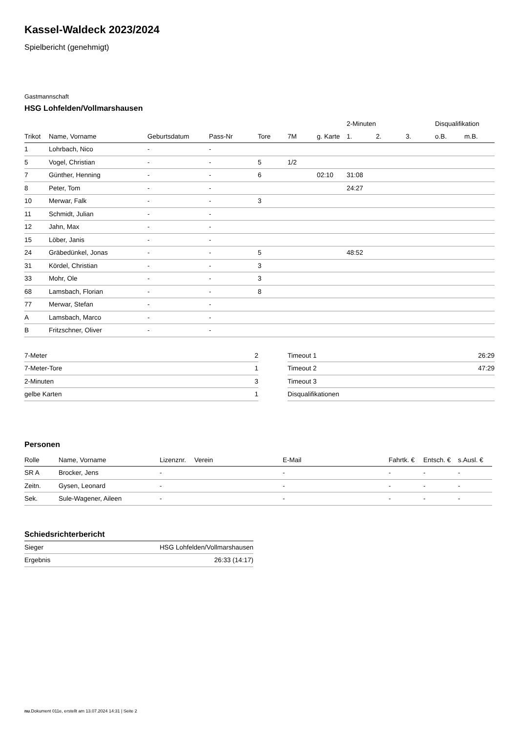Kassel-Waldeck 2023/2024
Spielbericht (genehmigt)
Gastmannschaft
HSG Lohfelden/Vollmarshausen
| | | | | | | | 2-Minuten | | | Disqualifikation | |
| --- | --- | --- | --- | --- | --- | --- | --- | --- | --- | --- | --- |
| Trikot | Name, Vorname | Geburtsdatum | Pass-Nr | Tore | 7M | g. Karte | 1. | 2. | 3. | o.B. | m.B. |
| 1 | Lohrbach, Nico | - | - | | | | | | | | |
| 5 | Vogel, Christian | - | - | 5 | 1/2 | | | | | | |
| 7 | Günther, Henning | - | - | 6 | | 02:10 | 31:08 | | | | |
| 8 | Peter, Tom | - | - | | | | 24:27 | | | | |
| 10 | Merwar, Falk | - | - | 3 | | | | | | | |
| 11 | Schmidt, Julian | - | - | | | | | | | | |
| 12 | Jahn, Max | - | - | | | | | | | | |
| 15 | Löber, Janis | - | - | | | | | | | | |
| 24 | Gräbedünkel, Jonas | - | - | 5 | | | 48:52 | | | | |
| 31 | Kördel, Christian | - | - | 3 | | | | | | | |
| 33 | Mohr, Ole | - | - | 3 | | | | | | | |
| 68 | Lamsbach, Florian | - | - | 8 | | | | | | | |
| 77 | Merwar, Stefan | - | - | | | | | | | | |
| A | Lamsbach, Marco | - | - | | | | | | | | |
| B | Fritzschner, Oliver | - | - | | | | | | | | |
| 7-Meter | 2 |
| 7-Meter-Tore | 1 |
| 2-Minuten | 3 |
| gelbe Karten | 1 |
| Timeout 1 | 26:29 |
| Timeout 2 | 47:29 |
| Timeout 3 | |
| Disqualifikationen | |
Personen
| Rolle | Name, Vorname | Lizenznr. | Verein | E-Mail | Fahrtk. € | Entsch. € | s.Ausl. € |
| --- | --- | --- | --- | --- | --- | --- | --- |
| SR A | Brocker, Jens | - | | - | - | - | - |
| Zeitn. | Gysen, Leonard | - | | - | - | - | - |
| Sek. | Sule-Wagener, Aileen | - | | - | - | - | - |
Schiedsrichterbericht
| Sieger | HSG Lohfelden/Vollmarshausen |
| Ergebnis | 26:33 (14:17) |
nu.Dokument 011e, erstellt am 13.07.2024 14:31 | Seite 2